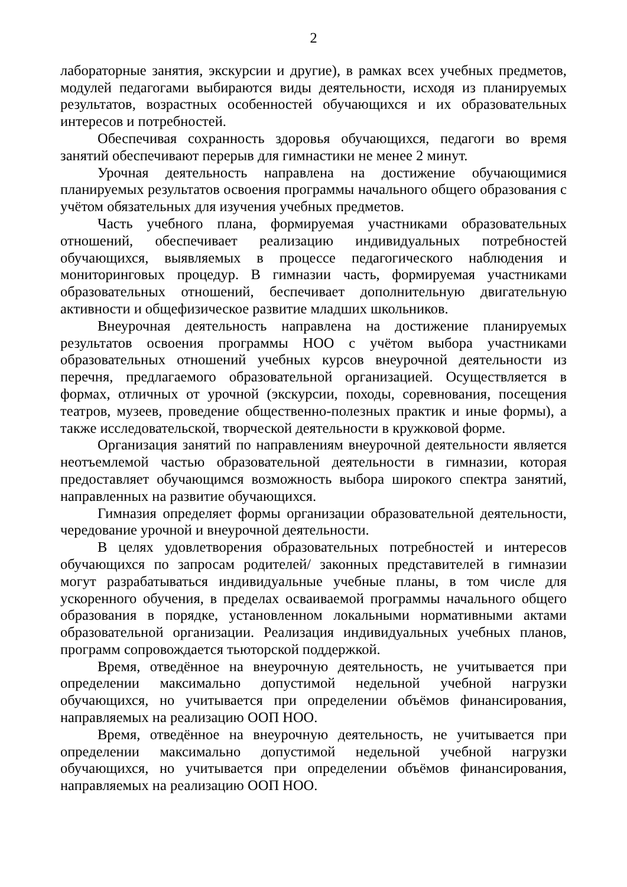2
лабораторные занятия, экскурсии и другие), в рамках всех учебных предметов, модулей педагогами выбираются виды деятельности, исходя из планируемых результатов, возрастных особенностей обучающихся и их образовательных интересов и потребностей.
Обеспечивая сохранность здоровья обучающихся, педагоги во время занятий обеспечивают перерыв для гимнастики не менее 2 минут.
Урочная деятельность направлена на достижение обучающимися планируемых результатов освоения программы начального общего образования с учётом обязательных для изучения учебных предметов.
Часть учебного плана, формируемая участниками образовательных отношений, обеспечивает реализацию индивидуальных потребностей обучающихся, выявляемых в процессе педагогического наблюдения и мониторинговых процедур. В гимназии часть, формируемая участниками образовательных отношений, беспечивает дополнительную двигательную активности и общефизическое развитие младших школьников.
Внеурочная деятельность направлена на достижение планируемых результатов освоения программы НОО с учётом выбора участниками образовательных отношений учебных курсов внеурочной деятельности из перечня, предлагаемого образовательной организацией. Осуществляется в формах, отличных от урочной (экскурсии, походы, соревнования, посещения театров, музеев, проведение общественно-полезных практик и иные формы), а также исследовательской, творческой деятельности в кружковой форме.
Организация занятий по направлениям внеурочной деятельности является неотъемлемой частью образовательной деятельности в гимназии, которая предоставляет обучающимся возможность выбора широкого спектра занятий, направленных на развитие обучающихся.
Гимназия определяет формы организации образовательной деятельности, чередование урочной и внеурочной деятельности.
В целях удовлетворения образовательных потребностей и интересов обучающихся по запросам родителей/ законных представителей в гимназии могут разрабатываться индивидуальные учебные планы, в том числе для ускоренного обучения, в пределах осваиваемой программы начального общего образования в порядке, установленном локальными нормативными актами образовательной организации. Реализация индивидуальных учебных планов, программ сопровождается тьюторской поддержкой.
Время, отведённое на внеурочную деятельность, не учитывается при определении максимально допустимой недельной учебной нагрузки обучающихся, но учитывается при определении объёмов финансирования, направляемых на реализацию ООП НОО.
Время, отведённое на внеурочную деятельность, не учитывается при определении максимально допустимой недельной учебной нагрузки обучающихся, но учитывается при определении объёмов финансирования, направляемых на реализацию ООП НОО.